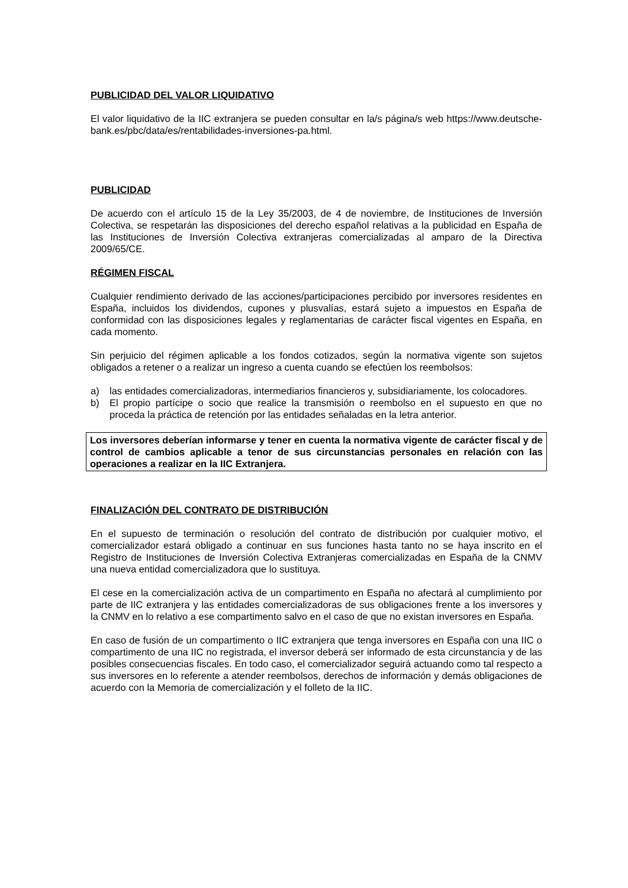PUBLICIDAD DEL VALOR LIQUIDATIVO
El valor liquidativo de la IIC extranjera se pueden consultar en la/s página/s web https://www.deutsche-bank.es/pbc/data/es/rentabilidades-inversiones-pa.html.
PUBLICIDAD
De acuerdo con el artículo 15 de la Ley 35/2003, de 4 de noviembre, de Instituciones de Inversión Colectiva, se respetarán las disposiciones del derecho español relativas a la publicidad en España de las Instituciones de Inversión Colectiva extranjeras comercializadas al amparo de la Directiva 2009/65/CE.
RÉGIMEN FISCAL
Cualquier rendimiento derivado de las acciones/participaciones percibido por inversores residentes en España, incluidos los dividendos, cupones y plusvalías, estará sujeto a impuestos en España de conformidad con las disposiciones legales y reglamentarias de carácter fiscal vigentes en España, en cada momento.
Sin perjuicio del régimen aplicable a los fondos cotizados, según la normativa vigente son sujetos obligados a retener o a realizar un ingreso a cuenta cuando se efectúen los reembolsos:
a) las entidades comercializadoras, intermediarios financieros y, subsidiariamente, los colocadores.
b) El propio partícipe o socio que realice la transmisión o reembolso en el supuesto en que no proceda la práctica de retención por las entidades señaladas en la letra anterior.
Los inversores deberían informarse y tener en cuenta la normativa vigente de carácter fiscal y de control de cambios aplicable a tenor de sus circunstancias personales en relación con las operaciones a realizar en la IIC Extranjera.
FINALIZACIÓN DEL CONTRATO DE DISTRIBUCIÓN
En el supuesto de terminación o resolución del contrato de distribución por cualquier motivo, el comercializador estará obligado a continuar en sus funciones hasta tanto no se haya inscrito en el Registro de Instituciones de Inversión Colectiva Extranjeras comercializadas en España de la CNMV una nueva entidad comercializadora que lo sustituya.
El cese en la comercialización activa de un compartimento en España no afectará al cumplimiento por parte de IIC extranjera y las entidades comercializadoras de sus obligaciones frente a los inversores y la CNMV en lo relativo a ese compartimento salvo en el caso de que no existan inversores en España.
En caso de fusión de un compartimento o IIC extranjera que tenga inversores en España con una IIC o compartimento de una IIC no registrada, el inversor deberá ser informado de esta circunstancia y de las posibles consecuencias fiscales. En todo caso, el comercializador seguirá actuando como tal respecto a sus inversores en lo referente a atender reembolsos, derechos de información y demás obligaciones de acuerdo con la Memoria de comercialización y el folleto de la IIC.